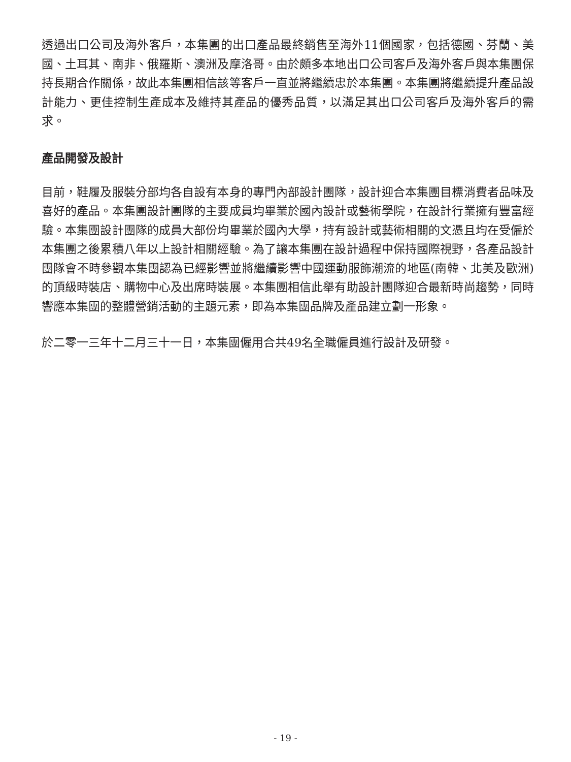透過出口公司及海外客戶，本集團的出口產品最終銷售至海外11個國家，包括德國、芬蘭、美國、土耳其、南非、俄羅斯、澳洲及摩洛哥。由於頗多本地出口公司客戶及海外客戶與本集團保持長期合作關係，故此本集團相信該等客戶一直並將繼續忠於本集團。本集團將繼續提升產品設計能力、更佳控制生產成本及維持其產品的優秀品質，以滿足其出口公司客戶及海外客戶的需求。
產品開發及設計
目前，鞋履及服裝分部均各自設有本身的專門內部設計團隊，設計迎合本集團目標消費者品味及喜好的產品。本集團設計團隊的主要成員均畢業於國內設計或藝術學院，在設計行業擁有豐富經驗。本集團設計團隊的成員大部份均畢業於國內大學，持有設計或藝術相關的文憑且均在受僱於本集團之後累積八年以上設計相關經驗。為了讓本集團在設計過程中保持國際視野，各產品設計團隊會不時參觀本集團認為已經影響並將繼續影響中國運動服飾潮流的地區(南韓、北美及歐洲)的頂級時裝店、購物中心及出席時裝展。本集團相信此舉有助設計團隊迎合最新時尚趨勢，同時響應本集團的整體營銷活動的主題元素，即為本集團品牌及產品建立劃一形象。
於二零一三年十二月三十一日，本集團僱用合共49名全職僱員進行設計及研發。
- 19 -